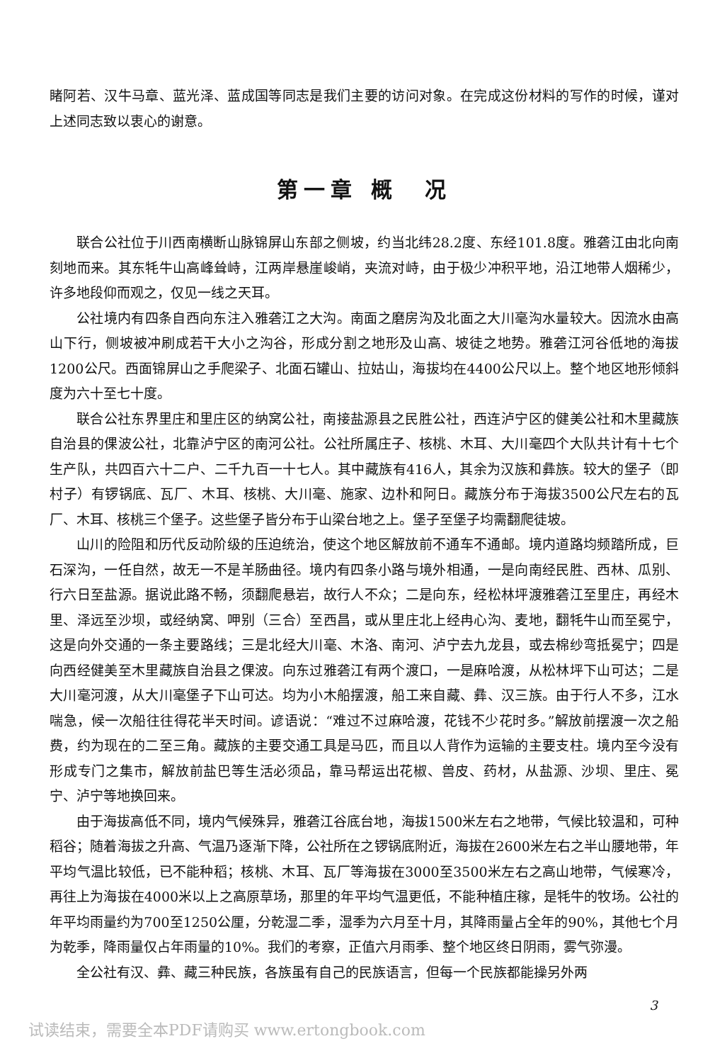睹阿若、汉牛马章、蓝光泽、蓝成国等同志是我们主要的访问对象。在完成这份材料的写作的时候，谨对上述同志致以衷心的谢意。
第一章 概　况
联合公社位于川西南横断山脉锦屏山东部之侧坡，约当北纬28.2度、东经101.8度。雅砻江由北向南刻地而来。其东牦牛山高峰耸峙，江两岸悬崖峻峭，夹流对峙，由于极少冲积平地，沿江地带人烟稀少，许多地段仰而观之，仅见一线之天耳。
公社境内有四条自西向东注入雅砻江之大沟。南面之磨房沟及北面之大川毫沟水量较大。因流水由高山下行，侧坡被冲刷成若干大小之沟谷，形成分割之地形及山高、坡徒之地势。雅砻江河谷低地的海拔1200公尺。西面锦屏山之手爬梁子、北面石罐山、拉姑山，海拔均在4400公尺以上。整个地区地形倾斜度为六十至七十度。
联合公社东界里庄和里庄区的纳窝公社，南接盐源县之民胜公社，西连泸宁区的健美公社和木里藏族自治县的倮波公社，北靠泸宁区的南河公社。公社所属庄子、核桃、木耳、大川毫四个大队共计有十七个生产队，共四百六十二户、二千九百一十七人。其中藏族有416人，其余为汉族和彝族。较大的堡子（即村子）有锣锅底、瓦厂、木耳、核桃、大川毫、施家、边朴和阿日。藏族分布于海拔3500公尺左右的瓦厂、木耳、核桃三个堡子。这些堡子皆分布于山梁台地之上。堡子至堡子均需翻爬徒坡。
山川的险阻和历代反动阶级的压迫统治，使这个地区解放前不通车不通邮。境内道路均频踏所成，巨石深沟，一任自然，故无一不是羊肠曲径。境内有四条小路与境外相通，一是向南经民胜、西林、瓜别、行六日至盐源。据说此路不畅，须翻爬悬岩，故行人不众；二是向东，经松林坪渡雅砻江至里庄，再经木里、泽远至沙坝，或经纳窝、呷别（三合）至西昌，或从里庄北上经冉心沟、麦地，翻牦牛山而至冕宁，这是向外交通的一条主要路线；三是北经大川毫、木洛、南河、泸宁去九龙县，或去棉纱弯抵冕宁；四是向西经健美至木里藏族自治县之倮波。向东过雅砻江有两个渡口，一是麻哈渡，从松林坪下山可达；二是大川毫河渡，从大川毫堡子下山可达。均为小木船摆渡，船工来自藏、彝、汉三族。由于行人不多，江水喘急，候一次船往往得花半天时间。谚语说：“难过不过麻哈渡，花钱不少花时多。”解放前摆渡一次之船费，约为现在的二至三角。藏族的主要交通工具是马匹，而且以人背作为运输的主要支柱。境内至今没有形成专门之集市，解放前盐巴等生活必须品，靠马帮运出花椒、兽皮、药材，从盐源、沙坝、里庄、冕宁、泸宁等地换回来。
由于海拔高低不同，境内气候殊异，雅砻江谷底台地，海拔1500米左右之地带，气候比较温和，可种稻谷；随着海拔之升高、气温乃逐渐下降，公社所在之锣锅底附近，海拔在2600米左右之半山腰地带，年平均气温比较低，已不能种稻；核桃、木耳、瓦厂等海拔在3000至3500米左右之高山地带，气候寒冷，再往上为海拔在4000米以上之高原草场，那里的年平均气温更低，不能种植庄稼，是牦牛的牧场。公社的年平均雨量约为700至1250公厘，分乾湿二季，湿季为六月至十月，其降雨量占全年的90%，其他七个月为乾季，降雨量仅占年雨量的10%。我们的考察，正值六月雨季、整个地区终日阴雨，雾气弥漫。
全公社有汉、彝、藏三种民族，各族虽有自己的民族语言，但每一个民族都能操另外两
3
试读结束，需要全本PDF请购买 www.ertongbook.com